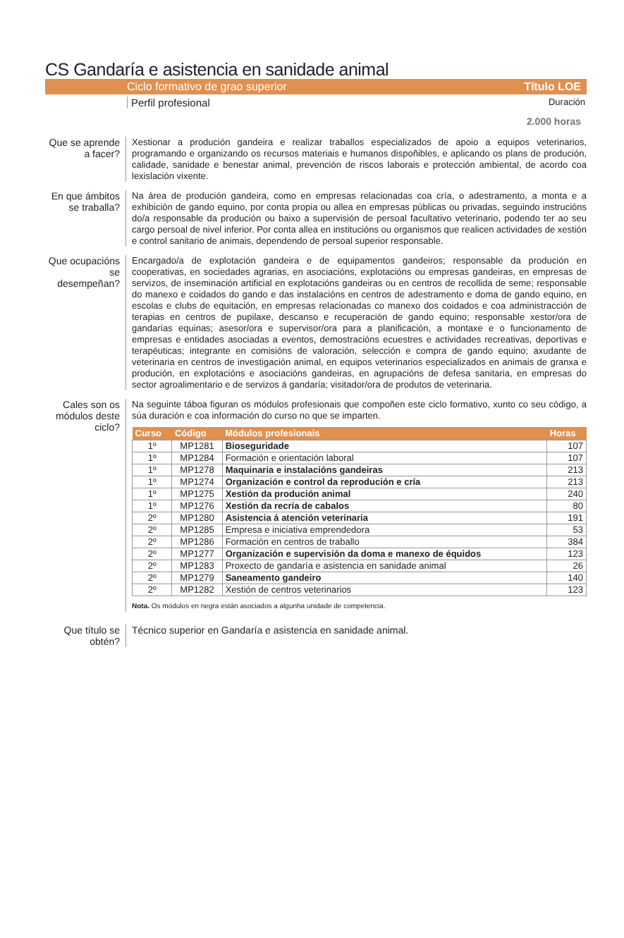CS Gandaría e asistencia en sanidade animal
Ciclo formativo de grao superior Título LOE
Perfil profesional Duración
2.000 horas
Que se aprende a facer?
Xestionar a produción gandeira e realizar traballos especializados de apoio a equipos veterinarios, programando e organizando os recursos materiais e humanos dispoñibles, e aplicando os plans de produción, calidade, sanidade e benestar animal, prevención de riscos laborais e protección ambiental, de acordo coa lexislación vixente.
En que ámbitos se traballa?
Na área de produción gandeira, como en empresas relacionadas coa cría, o adestramento, a monta e a exhibición de gando equino, por conta propia ou allea en empresas públicas ou privadas, seguindo instrucións do/a responsable da produción ou baixo a supervisión de persoal facultativo veterinario, podendo ter ao seu cargo persoal de nivel inferior. Por conta allea en institucións ou organismos que realicen actividades de xestión e control sanitario de animais, dependendo de persoal superior responsable.
Que ocupacións se desempeñan?
Encargado/a de explotación gandeira e de equipamentos gandeiros; responsable da produción en cooperativas, en sociedades agrarias, en asociacións, explotacións ou empresas gandeiras, en empresas de servizos, de inseminación artificial en explotacións gandeiras ou en centros de recollida de seme; responsable do manexo e coidados do gando e das instalacións en centros de adestramento e doma de gando equino, en escolas e clubs de equitación, en empresas relacionadas co manexo dos coidados e coa administracción de terapias en centros de pupilaxe, descanso e recuperación de gando equino; responsable xestor/ora de gandarías equinas; asesor/ora e supervisor/ora para a planificación, a montaxe e o funcionamento de empresas e entidades asociadas a eventos, demostracións ecuestres e actividades recreativas, deportivas e terapéuticas; integrante en comisións de valoración, selección e compra de gando equino; axudante de veterinaria en centros de investigación animal, en equipos veterinarios especializados en animais de granxa e produción, en explotacións e asociacións gandeiras, en agrupacións de defesa sanitaria, en empresas do sector agroalimentario e de servizos á gandaría; visitador/ora de produtos de veterinaria.
Cales son os módulos deste ciclo?
Na seguinte táboa figuran os módulos profesionais que compoñen este ciclo formativo, xunto co seu código, a súa duración e coa información do curso no que se imparten.
| Curso | Código | Módulos profesionais | Horas |
| --- | --- | --- | --- |
| 1º | MP1281 | Bioseguridade | 107 |
| 1º | MP1284 | Formación e orientación laboral | 107 |
| 1º | MP1278 | Maquinaria e instalacións gandeiras | 213 |
| 1º | MP1274 | Organización e control da reprodución e cría | 213 |
| 1º | MP1275 | Xestión da produción animal | 240 |
| 1º | MP1276 | Xestión da recría de cabalos | 80 |
| 2º | MP1280 | Asistencia á atención veterinaria | 191 |
| 2º | MP1285 | Empresa e iniciativa emprendedora | 53 |
| 2º | MP1286 | Formación en centros de traballo | 384 |
| 2º | MP1277 | Organización e supervisión da doma e manexo de équidos | 123 |
| 2º | MP1283 | Proxecto de gandaría e asistencia en sanidade animal | 26 |
| 2º | MP1279 | Saneamento gandeiro | 140 |
| 2º | MP1282 | Xestión de centros veterinarios | 123 |
Nota. Os módulos en negra están asociados a algunha unidade de competencia.
Que título se obtén?
Técnico superior en Gandaría e asistencia en sanidade animal.